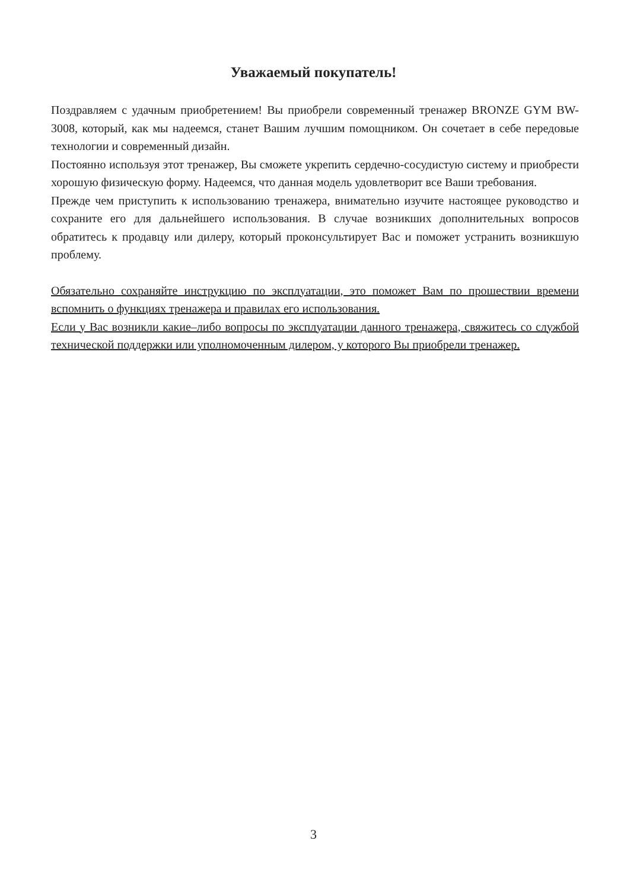Уважаемый покупатель!
Поздравляем с удачным приобретением! Вы приобрели современный тренажер BRONZE GYM BW-3008, который, как мы надеемся, станет Вашим лучшим помощником. Он сочетает в себе передовые технологии и современный дизайн.
Постоянно используя этот тренажер, Вы сможете укрепить сердечно-сосудистую систему и приобрести хорошую физическую форму. Надеемся, что данная модель удовлетворит все Ваши требования.
Прежде чем приступить к использованию тренажера, внимательно изучите настоящее руководство и сохраните его для дальнейшего использования. В случае возникших дополнительных вопросов обратитесь к продавцу или дилеру, который проконсультирует Вас и поможет устранить возникшую проблему.
Обязательно сохраняйте инструкцию по эксплуатации, это поможет Вам по прошествии времени вспомнить о функциях тренажера и правилах его использования.
Если у Вас возникли какие–либо вопросы по эксплуатации данного тренажера, свяжитесь со службой технической поддержки или уполномоченным дилером, у которого Вы приобрели тренажер.
3